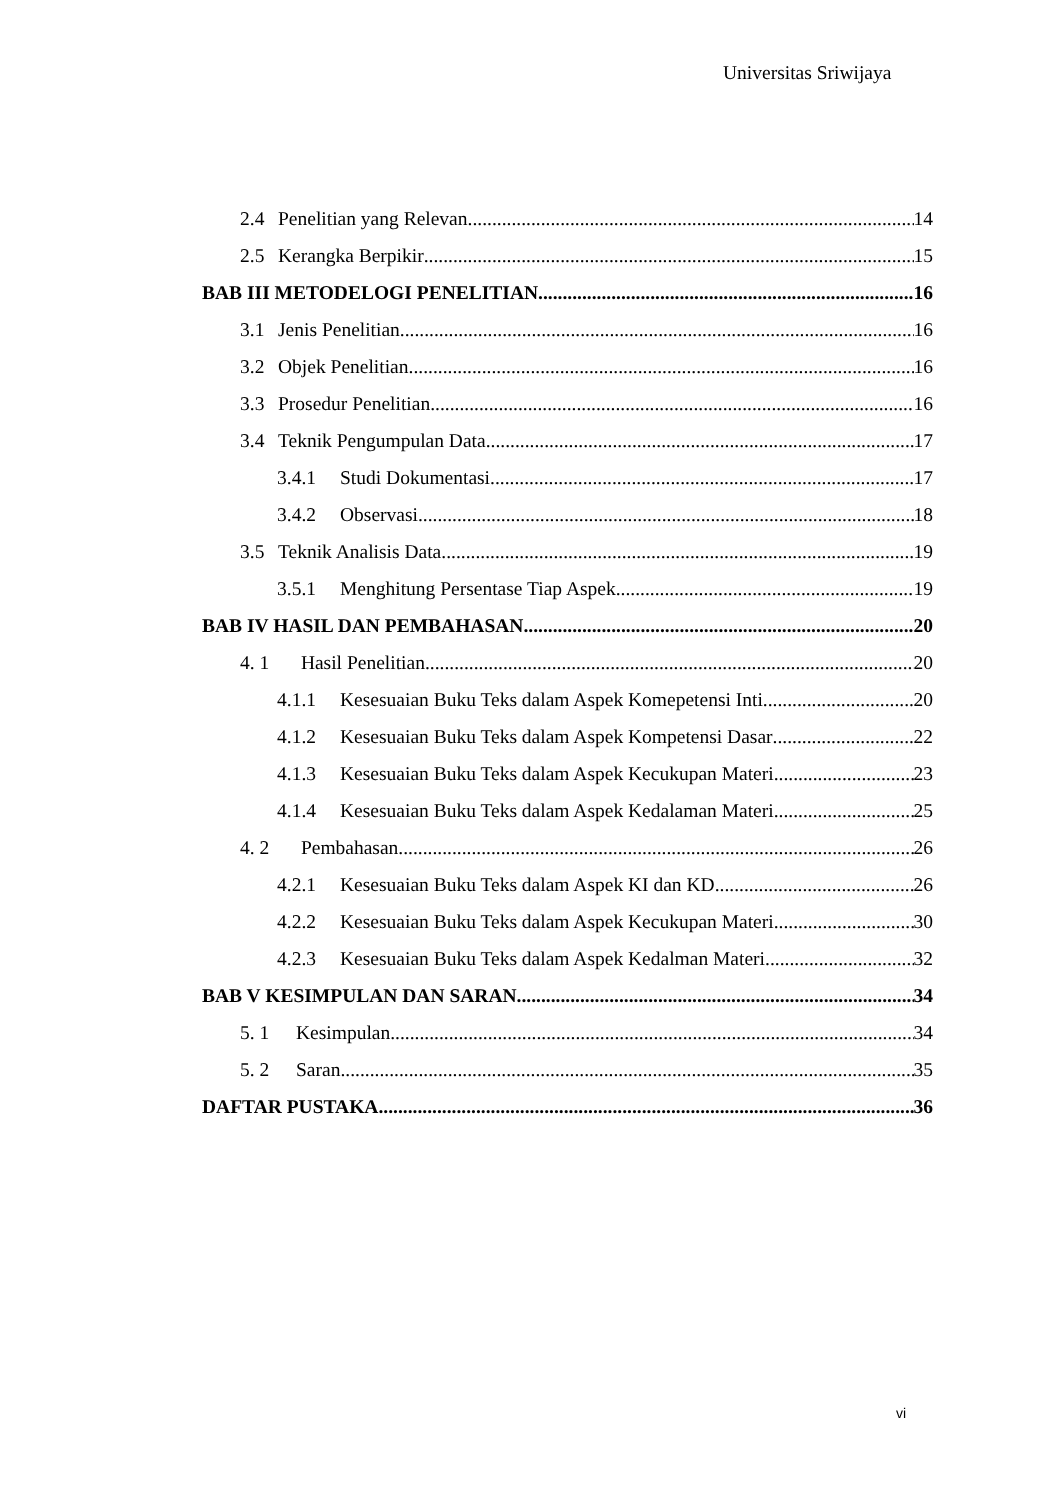Universitas Sriwijaya
2.4 Penelitian yang Relevan 14
2.5 Kerangka Berpikir 15
BAB III METODELOGI PENELITIAN 16
3.1 Jenis Penelitian 16
3.2 Objek Penelitian 16
3.3 Prosedur Penelitian 16
3.4 Teknik Pengumpulan Data 17
3.4.1 Studi Dokumentasi 17
3.4.2 Observasi 18
3.5 Teknik Analisis Data 19
3.5.1 Menghitung Persentase Tiap Aspek 19
BAB IV HASIL DAN PEMBAHASAN 20
4. 1 Hasil Penelitian 20
4.1.1 Kesesuaian Buku Teks dalam Aspek Komepetensi Inti 20
4.1.2 Kesesuaian Buku Teks dalam Aspek Kompetensi Dasar 22
4.1.3 Kesesuaian Buku Teks dalam Aspek Kecukupan Materi 23
4.1.4 Kesesuaian Buku Teks dalam Aspek Kedalaman Materi 25
4. 2 Pembahasan 26
4.2.1 Kesesuaian Buku Teks dalam Aspek KI dan KD 26
4.2.2 Kesesuaian Buku Teks dalam Aspek Kecukupan Materi 30
4.2.3 Kesesuaian Buku Teks dalam Aspek Kedalman Materi 32
BAB V KESIMPULAN DAN SARAN 34
5. 1 Kesimpulan 34
5. 2 Saran 35
DAFTAR PUSTAKA 36
vi